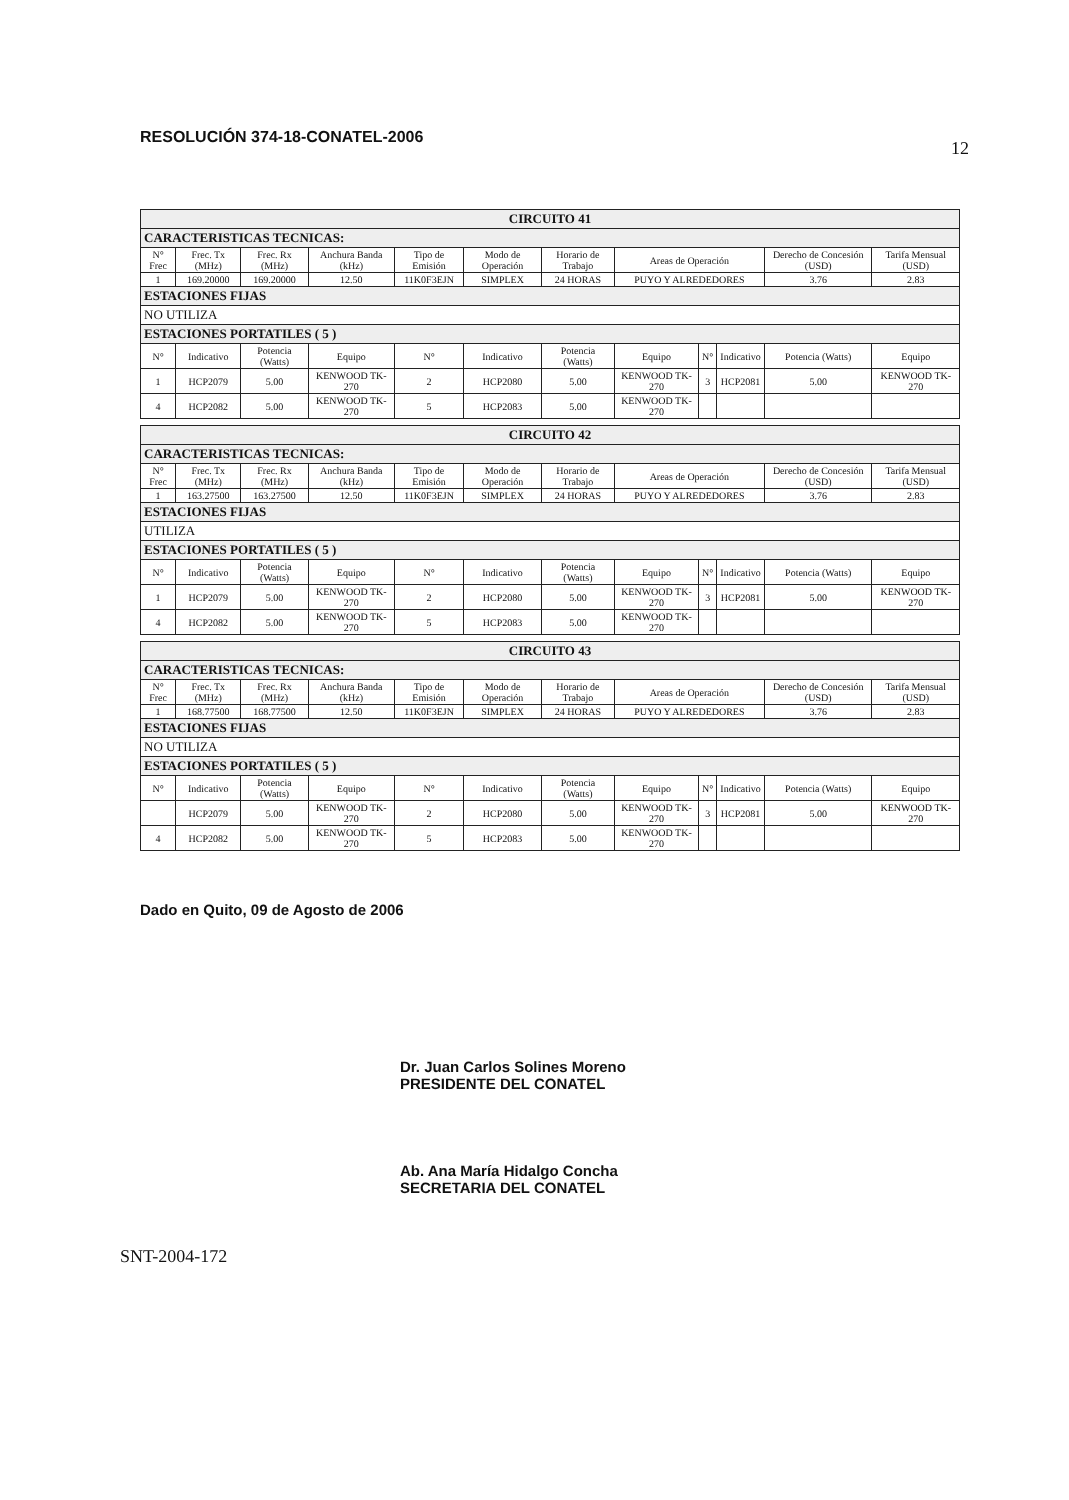RESOLUCIÓN 374-18-CONATEL-2006 12
| CIRCUITO 41 | | | | | | | | | | | |
| CARACTERISTICAS TECNICAS: | | | | | | | | | | | |
| N° Frec | Frec. Tx (MHz) | Frec. Rx (MHz) | Anchura Banda (kHz) | Tipo de Emisión | Modo de Operación | Horario de Trabajo | Areas de Operación | | | Derecho de Concesión (USD) | Tarifa Mensual (USD) |
| 1 | 169.20000 | 169.20000 | 12.50 | 11K0F3EJN | SIMPLEX | 24 HORAS | PUYO Y ALREDEDORES | | | 3.76 | 2.83 |
| ESTACIONES FIJAS | | | | | | | | | | | |
| NO UTILIZA | | | | | | | | | | | |
| ESTACIONES PORTATILES ( 5 ) | | | | | | | | | | | |
| N° | Indicativo | Potencia (Watts) | Equipo | N° | Indicativo | Potencia (Watts) | Equipo | N° | Indicativo | Potencia (Watts) | Equipo |
| 1 | HCP2079 | 5.00 | KENWOOD TK-270 | 2 | HCP2080 | 5.00 | KENWOOD TK-270 | 3 | HCP2081 | 5.00 | KENWOOD TK-270 |
| 4 | HCP2082 | 5.00 | KENWOOD TK-270 | 5 | HCP2083 | 5.00 | KENWOOD TK-270 | | | | |
| CIRCUITO 42 | | | | | | | | | | | |
| CARACTERISTICAS TECNICAS: | | | | | | | | | | | |
| N° Frec | Frec. Tx (MHz) | Frec. Rx (MHz) | Anchura Banda (kHz) | Tipo de Emisión | Modo de Operación | Horario de Trabajo | Areas de Operación | | | Derecho de Concesión (USD) | Tarifa Mensual (USD) |
| 1 | 163.27500 | 163.27500 | 12.50 | 11K0F3EJN | SIMPLEX | 24 HORAS | PUYO Y ALREDEDORES | | | 3.76 | 2.83 |
| ESTACIONES FIJAS | | | | | | | | | | | |
| UTILIZA | | | | | | | | | | | |
| ESTACIONES PORTATILES ( 5 ) | | | | | | | | | | | |
| N° | Indicativo | Potencia (Watts) | Equipo | N° | Indicativo | Potencia (Watts) | Equipo | N° | Indicativo | Potencia (Watts) | Equipo |
| 1 | HCP2079 | 5.00 | KENWOOD TK-270 | 2 | HCP2080 | 5.00 | KENWOOD TK-270 | 3 | HCP2081 | 5.00 | KENWOOD TK-270 |
| 4 | HCP2082 | 5.00 | KENWOOD TK-270 | 5 | HCP2083 | 5.00 | KENWOOD TK-270 | | | | |
| CIRCUITO 43 | | | | | | | | | | | |
| CARACTERISTICAS TECNICAS: | | | | | | | | | | | |
| N° Frec | Frec. Tx (MHz) | Frec. Rx (MHz) | Anchura Banda (kHz) | Tipo de Emisión | Modo de Operación | Horario de Trabajo | Areas de Operación | | | Derecho de Concesión (USD) | Tarifa Mensual (USD) |
| 1 | 168.77500 | 168.77500 | 12.50 | 11K0F3EJN | SIMPLEX | 24 HORAS | PUYO Y ALREDEDORES | | | 3.76 | 2.83 |
| ESTACIONES FIJAS | | | | | | | | | | | |
| NO UTILIZA | | | | | | | | | | | |
| ESTACIONES PORTATILES ( 5 ) | | | | | | | | | | | |
| N° | Indicativo | Potencia (Watts) | Equipo | N° | Indicativo | Potencia (Watts) | Equipo | N° | Indicativo | Potencia (Watts) | Equipo |
| | HCP2079 | 5.00 | KENWOOD TK-270 | 2 | HCP2080 | 5.00 | KENWOOD TK-270 | 3 | HCP2081 | 5.00 | KENWOOD TK-270 |
| 4 | HCP2082 | 5.00 | KENWOOD TK-270 | 5 | HCP2083 | 5.00 | KENWOOD TK-270 | | | | |
Dado en Quito, 09 de Agosto de 2006
Dr. Juan Carlos Solines Moreno
PRESIDENTE DEL CONATEL
Ab. Ana María Hidalgo Concha
SECRETARIA DEL CONATEL
SNT-2004-172